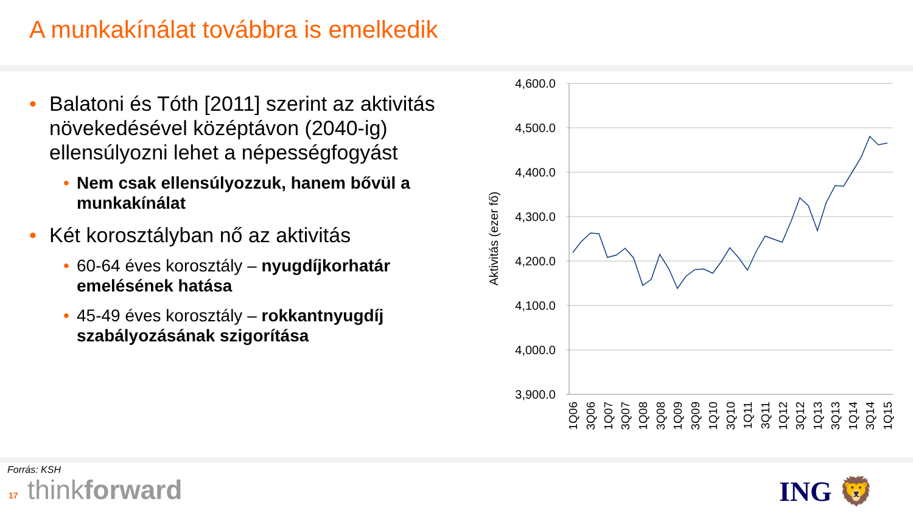A munkakínálat továbbra is emelkedik
• Balatoni és Tóth [2011] szerint az aktivitás növekedésével középtávon (2040-ig) ellensúlyozni lehet a népességfogyást
• Nem csak ellensúlyozzuk, hanem bővül a munkakínálat
• Két korosztályban nő az aktivitás
• 60-64 éves korosztály – nyugdíjkorhatár emelésének hatása
• 45-49 éves korosztály – rokkantnyugdíj szabályozásának szigorítása
4,600.0
4,500.0
4,400.0
4,300.0
4,200.0
4,100.0
4,000.0
3,900.0
Aktivitás (ezer fő)
1Q06
3Q06
1Q07
3Q07
1Q08
3Q08
1Q09
3Q09
1Q10
3Q10
1Q11
3Q11
1Q12
3Q12
1Q13
3Q13
1Q14
3Q14
1Q15
Forrás: KSH
17 thinkforward ING 🦁